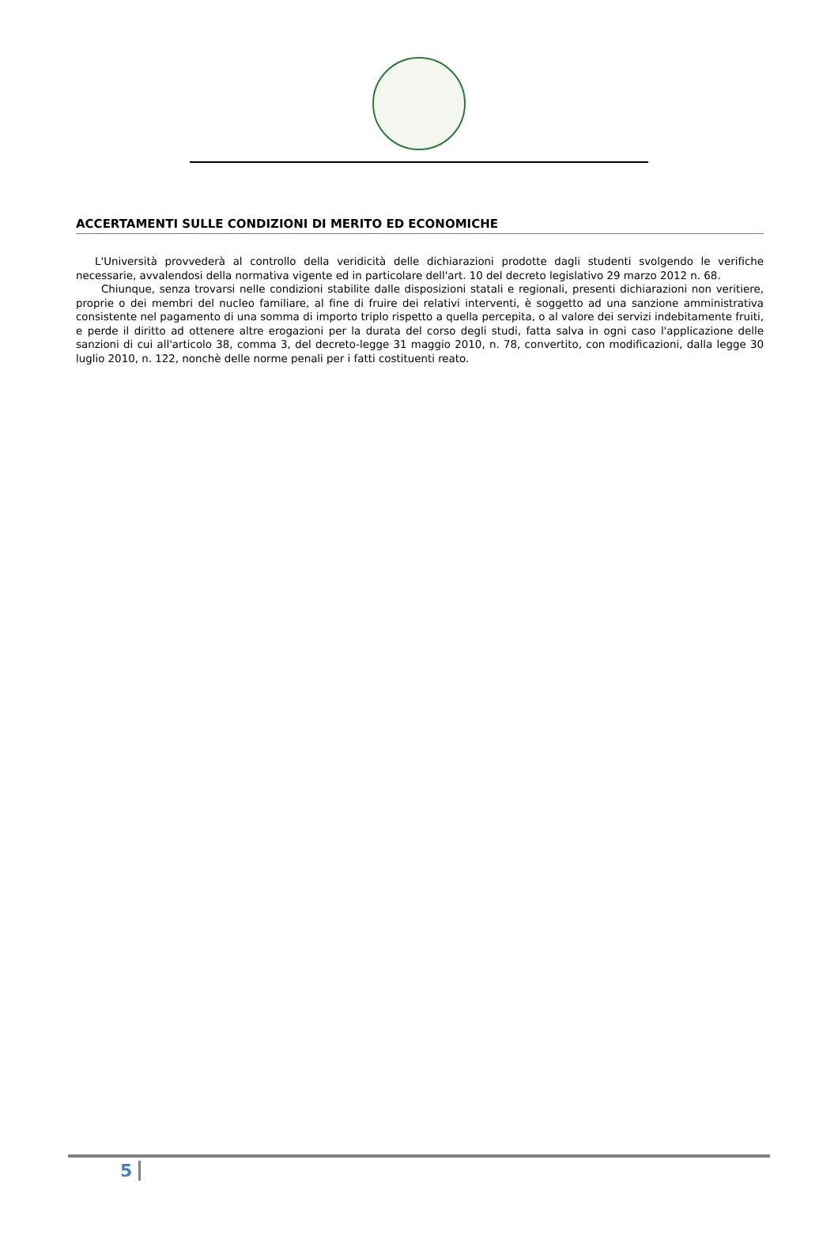ACCERTAMENTI SULLE CONDIZIONI DI MERITO ED ECONOMICHE
L'Università provvederà al controllo della veridicità delle dichiarazioni prodotte dagli studenti svolgendo le verifiche necessarie, avvalendosi della normativa vigente ed in particolare dell'art. 10 del decreto legislativo 29 marzo 2012 n. 68.
Chiunque, senza trovarsi nelle condizioni stabilite dalle disposizioni statali e regionali, presenti dichiarazioni non veritiere, proprie o dei membri del nucleo familiare, al fine di fruire dei relativi interventi, è soggetto ad una sanzione amministrativa consistente nel pagamento di una somma di importo triplo rispetto a quella percepita, o al valore dei servizi indebitamente fruiti, e perde il diritto ad ottenere altre erogazioni per la durata del corso degli studi, fatta salva in ogni caso l'applicazione delle sanzioni di cui all'articolo 38, comma 3, del decreto-legge 31 maggio 2010, n. 78, convertito, con modificazioni, dalla legge 30 luglio 2010, n. 122, nonchè delle norme penali per i fatti costituenti reato.
5